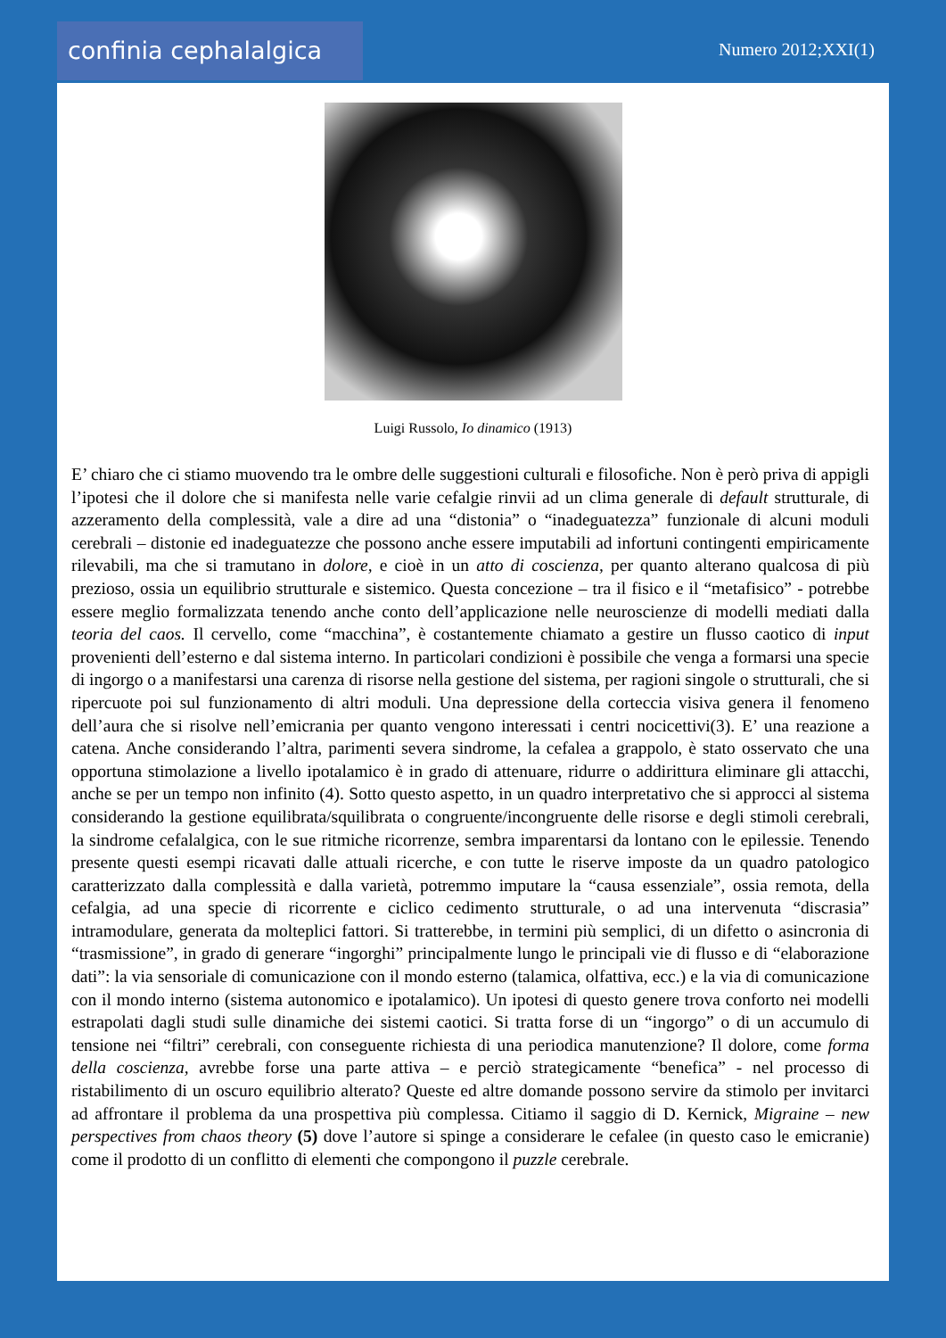confinia cephalalgica Numero 2012;XXI(1)
Luigi Russolo, Io dinamico (1913)
E’ chiaro che ci stiamo muovendo tra le ombre delle suggestioni culturali e filosofiche. Non è però priva di appigli l’ipotesi che il dolore che si manifesta nelle varie cefalgie rinvii ad un clima generale di default strutturale, di azzeramento della complessità, vale a dire ad una “distonia” o “inadeguatezza” funzionale di alcuni moduli cerebrali – distonie ed inadeguatezze che possono anche essere imputabili ad infortuni contingenti empiricamente rilevabili, ma che si tramutano in dolore, e cioè in un atto di coscienza, per quanto alterano qualcosa di più prezioso, ossia un equilibrio strutturale e sistemico. Questa concezione – tra il fisico e il “metafisico” - potrebbe essere meglio formalizzata tenendo anche conto dell’applicazione nelle neuroscienze di modelli mediati dalla teoria del caos. Il cervello, come “macchina”, è costantemente chiamato a gestire un flusso caotico di input provenienti dell’esterno e dal sistema interno. In particolari condizioni è possibile che venga a formarsi una specie di ingorgo o a manifestarsi una carenza di risorse nella gestione del sistema, per ragioni singole o strutturali, che si ripercuote poi sul funzionamento di altri moduli. Una depressione della corteccia visiva genera il fenomeno dell’aura che si risolve nell’emicrania per quanto vengono interessati i centri nocicettivi(3). E’ una reazione a catena. Anche considerando l’altra, parimenti severa sindrome, la cefalea a grappolo, è stato osservato che una opportuna stimolazione a livello ipotalamico è in grado di attenuare, ridurre o addirittura eliminare gli attacchi, anche se per un tempo non infinito (4). Sotto questo aspetto, in un quadro interpretativo che si approcci al sistema considerando la gestione equilibrata/squilibrata o congruente/incongruente delle risorse e degli stimoli cerebrali, la sindrome cefalalgica, con le sue ritmiche ricorrenze, sembra imparentarsi da lontano con le epilessie. Tenendo presente questi esempi ricavati dalle attuali ricerche, e con tutte le riserve imposte da un quadro patologico caratterizzato dalla complessità e dalla varietà, potremmo imputare la “causa essenziale”, ossia remota, della cefalgia, ad una specie di ricorrente e ciclico cedimento strutturale, o ad una intervenuta “discrasia” intramodulare, generata da molteplici fattori. Si tratterebbe, in termini più semplici, di un difetto o asincronia di “trasmissione”, in grado di generare “ingorghi” principalmente lungo le principali vie di flusso e di “elaborazione dati”: la via sensoriale di comunicazione con il mondo esterno (talamica, olfattiva, ecc.) e la via di comunicazione con il mondo interno (sistema autonomico e ipotalamico). Un ipotesi di questo genere trova conforto nei modelli estrapolati dagli studi sulle dinamiche dei sistemi caotici. Si tratta forse di un “ingorgo” o di un accumulo di tensione nei “filtri” cerebrali, con conseguente richiesta di una periodica manutenzione? Il dolore, come forma della coscienza, avrebbe forse una parte attiva – e perciò strategicamente “benefica” - nel processo di ristabilimento di un oscuro equilibrio alterato? Queste ed altre domande possono servire da stimolo per invitarci ad affrontare il problema da una prospettiva più complessa. Citiamo il saggio di D. Kernick, Migraine – new perspectives from chaos theory (5) dove l’autore si spinge a considerare le cefalee (in questo caso le emicranie) come il prodotto di un conflitto di elementi che compongono il puzzle cerebrale.